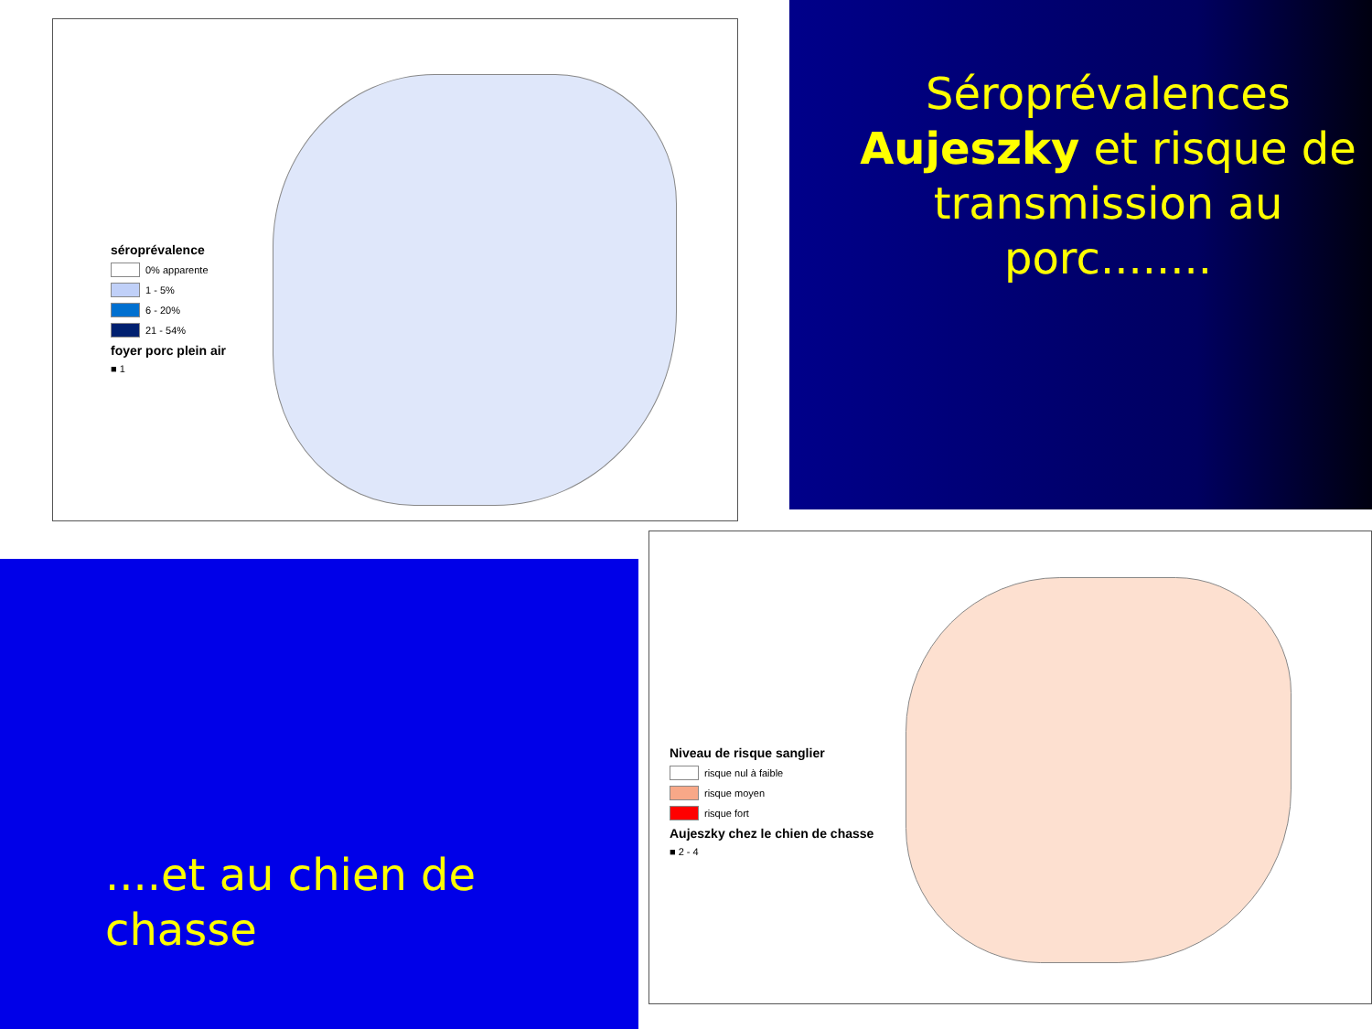séroprévalence
0% apparente
1 - 5%
6 - 20%
21 - 54%
foyer porc plein air
■ 1
Séroprévalences Aujeszky et risque de transmission au porc........
....et au chien de chasse
Niveau de risque sanglier
risque nul à faible
risque moyen
risque fort
Aujeszky chez le chien de chasse
■ 2 - 4